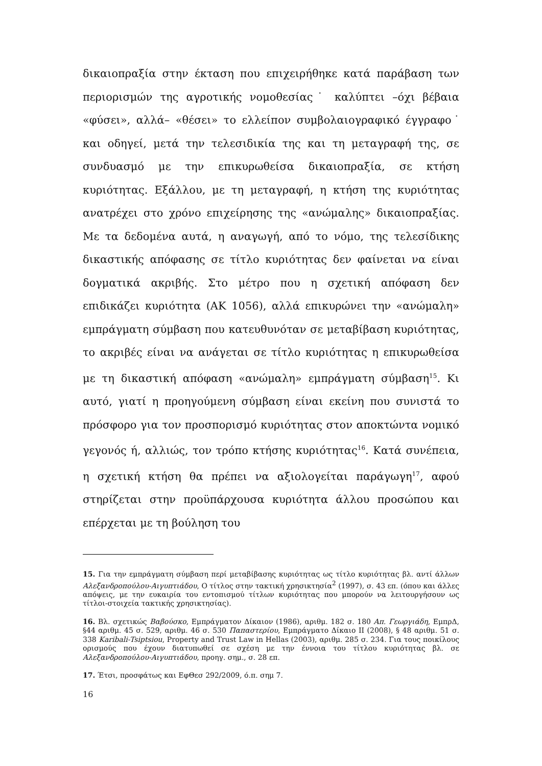δικαιοπραξία στην έκταση που επιχειρήθηκε κατά παράβαση των περιορισμών της αγροτικής νομοθεσίας˙ καλύπτει –όχι βέβαια «φύσει», αλλά– «θέσει» το ελλείπον συμβολαιογραφικό έγγραφο˙ και οδηγεί, μετά την τελεσιδικία της και τη μεταγραφή της, σε συνδυασμό με την επικυρωθείσα δικαιοπραξία, σε κτήση κυριότητας. Εξάλλου, με τη μεταγραφή, η κτήση της κυριότητας ανατρέχει στο χρόνο επιχείρησης της «ανώμαλης» δικαιοπραξίας. Με τα δεδομένα αυτά, η αναγωγή, από το νόμο, της τελεσίδικης δικαστικής απόφασης σε τίτλο κυριότητας δεν φαίνεται να είναι δογματικά ακριβής. Στο μέτρο που η σχετική απόφαση δεν επιδικάζει κυριότητα (ΑΚ 1056), αλλά επικυρώνει την «ανώμαλη» εμπράγματη σύμβαση που κατευθυνόταν σε μεταβίβαση κυριότητας, το ακριβές είναι να ανάγεται σε τίτλο κυριότητας η επικυρωθείσα με τη δικαστική απόφαση «ανώμαλη» εμπράγματη σύμβαση<sup>15</sup>. Κι αυτό, γιατί η προηγούμενη σύμβαση είναι εκείνη που συνιστά το πρόσφορο για τον προσπορισμό κυριότητας στον αποκτώντα νομικό γεγονός ή, αλλιώς, τον τρόπο κτήσης κυριότητας<sup>16</sup>. Κατά συνέπεια, η σχετική κτήση θα πρέπει να αξιολογείται παράγωγη<sup>17</sup>, αφού στηρίζεται στην προϋπάρχουσα κυριότητα άλλου προσώπου και επέρχεται με τη βούληση του
15. Για την εμπράγματη σύμβαση περί μεταβίβασης κυριότητας ως τίτλο κυριότητας βλ. αντί άλλων Αλεξανδροπούλου-Αιγυπτιάδου, Ο τίτλος στην τακτική χρησικτησία<sup>2</sup> (1997), σ. 43 επ. (όπου και άλλες απόψεις, με την ευκαιρία του εντοπισμού τίτλων κυριότητας που μπορούν να λειτουργήσουν ως τίτλοι-στοιχεία τακτικής χρησικτησίας).
16. Βλ. σχετικώς Βαβούσκο, Εμπράγματον Δίκαιον (1986), αριθμ. 182 σ. 180 Απ. Γεωργιάδη, ΕμπρΔ, §44 αριθμ. 45 σ. 529, αριθμ. 46 σ. 530 Παπαστερίου, Εμπράγματο Δίκαιο ΙΙ (2008), § 48 αριθμ. 51 σ. 338 Karibali-Tsiptsiou, Property and Trust Law in Hellas (2003), αριθμ. 285 σ. 234. Για τους ποικίλους ορισμούς που έχουν διατυπωθεί σε σχέση με την έννοια του τίτλου κυριότητας βλ. σε Αλεξανδροπούλου-Αιγυπτιάδου, προηγ. σημ., σ. 28 επ.
17. Έτσι, προσφάτως και ΕφΘεσ 292/2009, ό.π. σημ 7.
16